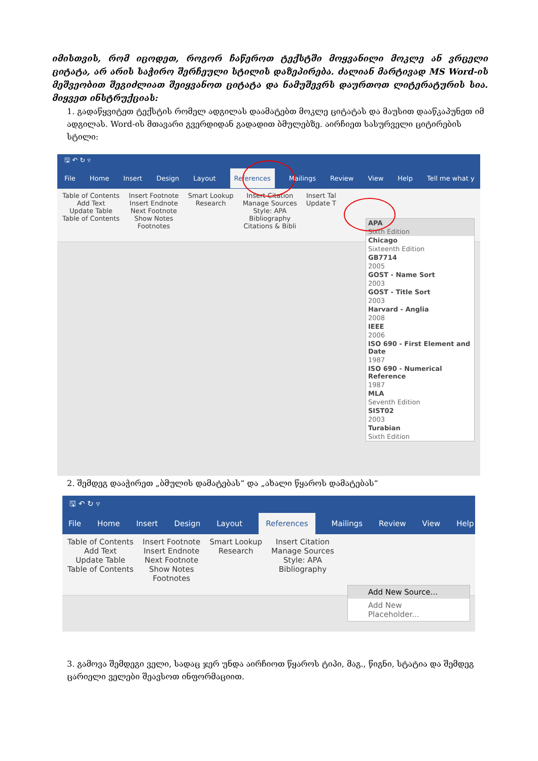იმისთვის, რომ იცოდეთ, როგორ ჩაწეროთ ტექსტში მოყვანილი მოკლე ან ვრცელი ციტატა, არ არის საჭირო შერჩეული სტილის დაზეპირება. ძალიან მარტივად MS Word-ის მეშვეობით შეგიძლიათ შეიყვანოთ ციტატა და ნამუშევრს დაურთოთ ლიტერატურის სია. მიყვეთ ინსტრუქციას:
1. გადაწყვიტეთ ტექსტის რომელ ადგილას დაამატებთ მოკლე ციტატას და მაუსით დააწკაპუნეთ იმ ადგილას. Word-ის მთავარი გვერდიდან გადადით ბმულებზე. აირჩიეთ სასურველი ციტირების სტილი:
🖫 ↶ ↻ ▿
File Home Insert Design Layout References Mailings Review View Help Tell me what y
Table of Contents
Add Text
Update Table
Table of Contents
Insert Footnote
Insert Endnote
Next Footnote
Show Notes
Footnotes
Smart Lookup
Research
Insert Citation
Manage Sources
Style: APA
Bibliography
Citations & Bibli
Insert Tal
Update T
APA
Sixth Edition
Chicago
Sixteenth Edition
GB7714
2005
GOST - Name Sort
2003
GOST - Title Sort
2003
Harvard - Anglia
2008
IEEE
2006
ISO 690 - First Element and Date
1987
ISO 690 - Numerical Reference
1987
MLA
Seventh Edition
SIST02
2003
Turabian
Sixth Edition
2. შემდეგ დააჭირეთ „ბმულის დამატებას“ და „ახალი წყაროს დამატებას“
🖫 ↶ ↻ ▿
File Home Insert Design Layout References Mailings Review View Help
Table of Contents
Add Text
Update Table
Table of Contents
Insert Footnote
Insert Endnote
Next Footnote
Show Notes
Footnotes
Smart Lookup
Research
Insert Citation
Manage Sources
Style: APA
Bibliography
Add New Source...
Add New Placeholder...
3. გამოვა შემდეგი ველი, სადაც ჯერ უნდა აირჩიოთ წყაროს ტიპი, მაგ., წიგნი, სტატია და შემდეგ ცარიელი ველები შეავსოთ ინფორმაციით.